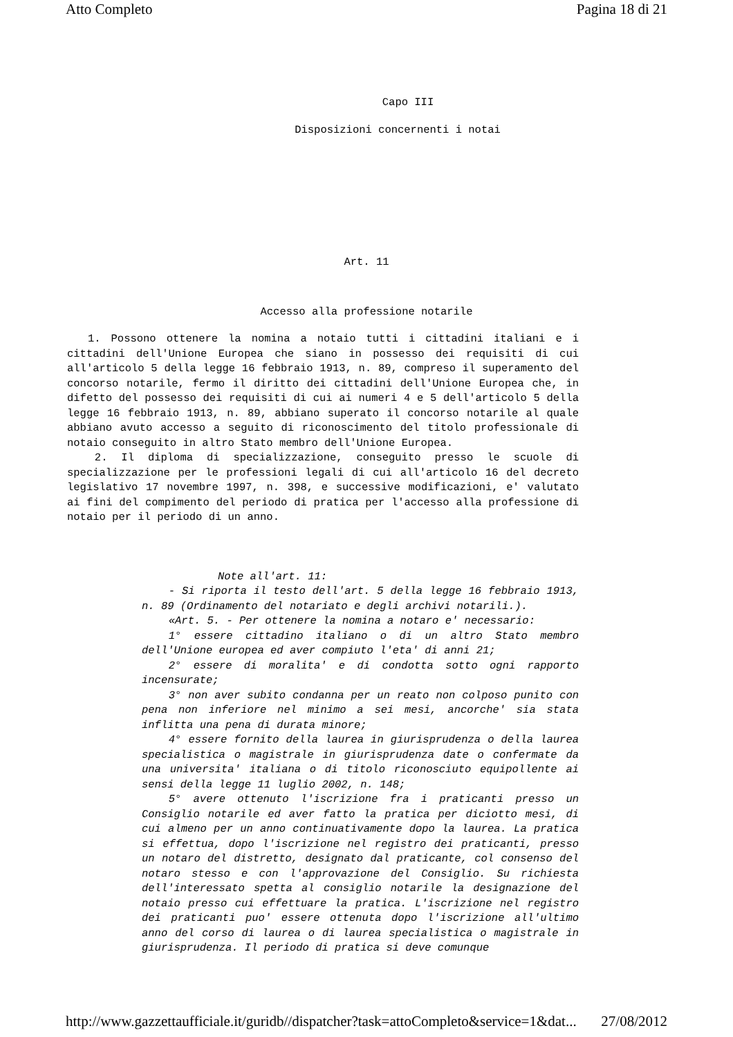Atto Completo Pagina 18 di 21
Capo III
Disposizioni concernenti i notai
Art. 11
Accesso alla professione notarile
1. Possono ottenere la nomina a notaio tutti i cittadini italiani e i cittadini dell'Unione Europea che siano in possesso dei requisiti di cui all'articolo 5 della legge 16 febbraio 1913, n. 89, compreso il superamento del concorso notarile, fermo il diritto dei cittadini dell'Unione Europea che, in difetto del possesso dei requisiti di cui ai numeri 4 e 5 dell'articolo 5 della legge 16 febbraio 1913, n. 89, abbiano superato il concorso notarile al quale abbiano avuto accesso a seguito di riconoscimento del titolo professionale di notaio conseguito in altro Stato membro dell'Unione Europea.
2. Il diploma di specializzazione, conseguito presso le scuole di specializzazione per le professioni legali di cui all'articolo 16 del decreto legislativo 17 novembre 1997, n. 398, e successive modificazioni, e' valutato ai fini del compimento del periodo di pratica per l'accesso alla professione di notaio per il periodo di un anno.
Note all'art. 11:
- Si riporta il testo dell'art. 5 della legge 16 febbraio 1913, n. 89 (Ordinamento del notariato e degli archivi notarili.).
«Art. 5. - Per ottenere la nomina a notaro e' necessario:
1° essere cittadino italiano o di un altro Stato membro dell'Unione europea ed aver compiuto l'eta' di anni 21;
2° essere di moralita' e di condotta sotto ogni rapporto incensurate;
3° non aver subito condanna per un reato non colposo punito con pena non inferiore nel minimo a sei mesi, ancorche' sia stata inflitta una pena di durata minore;
4° essere fornito della laurea in giurisprudenza o della laurea specialistica o magistrale in giurisprudenza date o confermate da una universita' italiana o di titolo riconosciuto equipollente ai sensi della legge 11 luglio 2002, n. 148;
5° avere ottenuto l'iscrizione fra i praticanti presso un Consiglio notarile ed aver fatto la pratica per diciotto mesi, di cui almeno per un anno continuativamente dopo la laurea. La pratica si effettua, dopo l'iscrizione nel registro dei praticanti, presso un notaro del distretto, designato dal praticante, col consenso del notaro stesso e con l'approvazione del Consiglio. Su richiesta dell'interessato spetta al consiglio notarile la designazione del notaio presso cui effettuare la pratica. L'iscrizione nel registro dei praticanti puo' essere ottenuta dopo l'iscrizione all'ultimo anno del corso di laurea o di laurea specialistica o magistrale in giurisprudenza. Il periodo di pratica si deve comunque
http://www.gazzettaufficiale.it/guridb//dispatcher?task=attoCompleto&service=1&dat... 27/08/2012